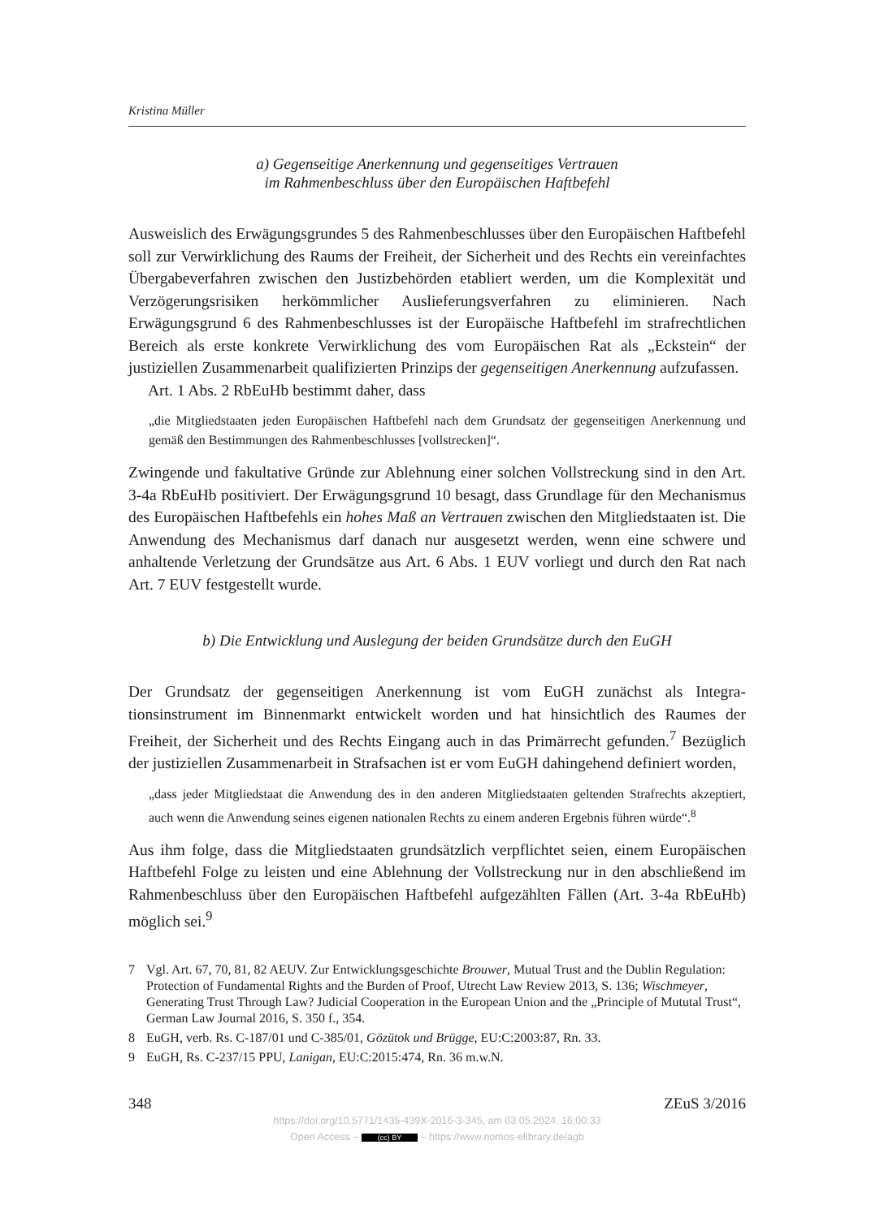Kristina Müller
a) Gegenseitige Anerkennung und gegenseitiges Vertrauen
im Rahmenbeschluss über den Europäischen Haftbefehl
Ausweislich des Erwägungsgrundes 5 des Rahmenbeschlusses über den Europäischen Haftbefehl soll zur Verwirklichung des Raums der Freiheit, der Sicherheit und des Rechts ein vereinfachtes Übergabeverfahren zwischen den Justizbehörden etabliert werden, um die Komplexität und Verzögerungsrisiken herkömmlicher Ausliefe­rungsverfahren zu eliminieren. Nach Erwägungsgrund 6 des Rahmenbeschlusses ist der Europäische Haftbefehl im strafrechtlichen Bereich als erste konkrete Verwirk­lichung des vom Europäischen Rat als „Eckstein“ der justiziellen Zusammenarbeit qualifizierten Prinzips der gegenseitigen Anerkennung aufzufassen.
Art. 1 Abs. 2 RbEuHb bestimmt daher, dass
„die Mitgliedstaaten jeden Europäischen Haftbefehl nach dem Grundsatz der gegensei­tigen Anerkennung und gemäß den Bestimmungen des Rahmenbeschlusses [vollstre­cken]“.
Zwingende und fakultative Gründe zur Ablehnung einer solchen Vollstreckung sind in den Art. 3-4a RbEuHb positiviert. Der Erwägungsgrund 10 besagt, dass Grundlage für den Mechanismus des Europäischen Haftbefehls ein hohes Maß an Vertrauen zwischen den Mitgliedstaaten ist. Die Anwendung des Mechanismus darf danach nur ausgesetzt werden, wenn eine schwere und anhaltende Verletzung der Grundsätze aus Art. 6 Abs. 1 EUV vorliegt und durch den Rat nach Art. 7 EUV festgestellt wurde.
b) Die Entwicklung und Auslegung der beiden Grundsätze durch den EuGH
Der Grundsatz der gegenseitigen Anerkennung ist vom EuGH zunächst als Integra­tionsinstrument im Binnenmarkt entwickelt worden und hat hinsichtlich des Raumes der Freiheit, der Sicherheit und des Rechts Eingang auch in das Primärrecht gefun­den.<sup>7</sup> Bezüglich der justiziellen Zusammenarbeit in Strafsachen ist er vom EuGH da­hingehend definiert worden,
„dass jeder Mitgliedstaat die Anwendung des in den anderen Mitgliedstaaten geltenden Strafrechts akzeptiert, auch wenn die Anwendung seines eigenen nationalen Rechts zu einem anderen Ergebnis führen würde“.<sup>8</sup>
Aus ihm folge, dass die Mitgliedstaaten grundsätzlich verpflichtet seien, einem Euro­päischen Haftbefehl Folge zu leisten und eine Ablehnung der Vollstreckung nur in den abschließend im Rahmenbeschluss über den Europäischen Haftbefehl aufgezähl­ten Fällen (Art. 3-4a RbEuHb) möglich sei.<sup>9</sup>
7 Vgl. Art. 67, 70, 81, 82 AEUV. Zur Entwicklungsgeschichte Brouwer, Mutual Trust and the Dublin Regulation: Protection of Fundamental Rights and the Burden of Proof, Utrecht Law Review 2013, S. 136; Wischmeyer, Generating Trust Through Law? Judicial Cooperation in the European Union and the „Principle of Mututal Trust“, German Law Journal 2016, S. 350 f., 354.
8 EuGH, verb. Rs. C-187/01 und C-385/01, Gözütok und Brügge, EU:C:2003:87, Rn. 33.
9 EuGH, Rs. C-237/15 PPU, Lanigan, EU:C:2015:474, Rn. 36 m.w.N.
348 ZEuS 3/2016
https://doi.org/10.5771/1435-439X-2016-3-345, am 03.05.2024, 16:00:33
Open Access – (cc) BY – https://www.nomos-elibrary.de/agb